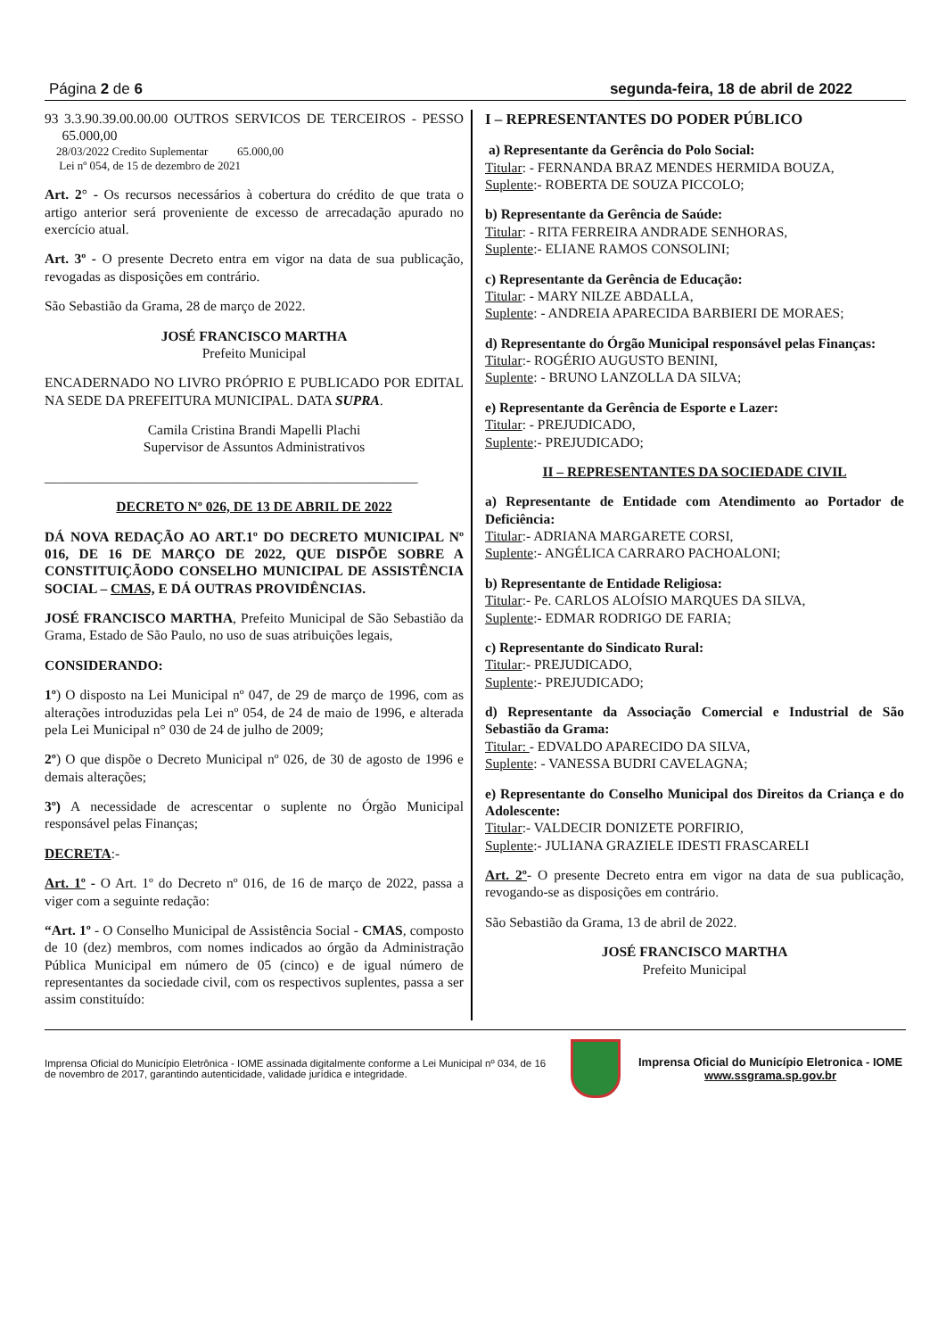Página 2 de 6 segunda-feira, 18 de abril de 2022
93 3.3.90.39.00.00.00 OUTROS SERVICOS DE TERCEIROS - PESSO 65.000,00
28/03/2022 Credito Suplementar 65.000,00
Lei nº 054, de 15 de dezembro de 2021
Art. 2° - Os recursos necessários à cobertura do crédito de que trata o artigo anterior será proveniente de excesso de arrecadação apurado no exercício atual.
Art. 3º - O presente Decreto entra em vigor na data de sua publicação, revogadas as disposições em contrário.
São Sebastião da Grama, 28 de março de 2022.
JOSÉ FRANCISCO MARTHA
Prefeito Municipal
ENCADERNADO NO LIVRO PRÓPRIO E PUBLICADO POR EDITAL NA SEDE DA PREFEITURA MUNICIPAL. DATA SUPRA.
Camila Cristina Brandi Mapelli Plachi
Supervisor de Assuntos Administrativos
______________________________________________________
DECRETO Nº 026, DE 13 DE ABRIL DE 2022
DÁ NOVA REDAÇÃO AO ART.1º DO DECRETO MUNICIPAL Nº 016, DE 16 DE MARÇO DE 2022, QUE DISPÕE SOBRE A CONSTITUIÇÃODO CONSELHO MUNICIPAL DE ASSISTÊNCIA SOCIAL – CMAS, E DÁ OUTRAS PROVIDÊNCIAS.
JOSÉ FRANCISCO MARTHA, Prefeito Municipal de São Sebastião da Grama, Estado de São Paulo, no uso de suas atribuições legais,
CONSIDERANDO:
1º) O disposto na Lei Municipal nº 047, de 29 de março de 1996, com as alterações introduzidas pela Lei nº 054, de 24 de maio de 1996, e alterada pela Lei Municipal n° 030 de 24 de julho de 2009;
2º) O que dispõe o Decreto Municipal nº 026, de 30 de agosto de 1996 e demais alterações;
3º) A necessidade de acrescentar o suplente no Órgão Municipal responsável pelas Finanças;
DECRETA:-
Art. 1º - O Art. 1º do Decreto nº 016, de 16 de março de 2022, passa a viger com a seguinte redação:
“Art. 1º - O Conselho Municipal de Assistência Social - CMAS, composto de 10 (dez) membros, com nomes indicados ao órgão da Administração Pública Municipal em número de 05 (cinco) e de igual número de representantes da sociedade civil, com os respectivos suplentes, passa a ser assim constituído:
I – REPRESENTANTES DO PODER PÚBLICO
a) Representante da Gerência do Polo Social:
Titular: - FERNANDA BRAZ MENDES HERMIDA BOUZA,
Suplente:- ROBERTA DE SOUZA PICCOLO;
b) Representante da Gerência de Saúde:
Titular: - RITA FERREIRA ANDRADE SENHORAS,
Suplente:- ELIANE RAMOS CONSOLINI;
c) Representante da Gerência de Educação:
Titular: - MARY NILZE ABDALLA,
Suplente: - ANDREIA APARECIDA BARBIERI DE MORAES;
d) Representante do Órgão Municipal responsável pelas Finanças:
Titular:- ROGÉRIO AUGUSTO BENINI,
Suplente: - BRUNO LANZOLLA DA SILVA;
e) Representante da Gerência de Esporte e Lazer:
Titular: - PREJUDICADO,
Suplente:- PREJUDICADO;
II – REPRESENTANTES DA SOCIEDADE CIVIL
a) Representante de Entidade com Atendimento ao Portador de Deficiência:
Titular:- ADRIANA MARGARETE CORSI,
Suplente:- ANGÉLICA CARRARO PACHOALONI;
b) Representante de Entidade Religiosa:
Titular:- Pe. CARLOS ALOÍSIO MARQUES DA SILVA,
Suplente:- EDMAR RODRIGO DE FARIA;
c) Representante do Sindicato Rural:
Titular:- PREJUDICADO,
Suplente:- PREJUDICADO;
d) Representante da Associação Comercial e Industrial de São Sebastião da Grama:
Titular: - EDVALDO APARECIDO DA SILVA,
Suplente: - VANESSA BUDRI CAVELAGNA;
e) Representante do Conselho Municipal dos Direitos da Criança e do Adolescente:
Titular:- VALDECIR DONIZETE PORFIRIO,
Suplente:- JULIANA GRAZIELE IDESTI FRASCARELI
Art. 2º- O presente Decreto entra em vigor na data de sua publicação, revogando-se as disposições em contrário.
São Sebastião da Grama, 13 de abril de 2022.
JOSÉ FRANCISCO MARTHA
Prefeito Municipal
Imprensa Oficial do Município Eletrônica - IOME assinada digitalmente conforme a Lei Municipal nº 034, de 16 de novembro de 2017, garantindo autenticidade, validade jurídica e integridade.
Imprensa Oficial do Município Eletronica - IOME
www.ssgrama.sp.gov.br